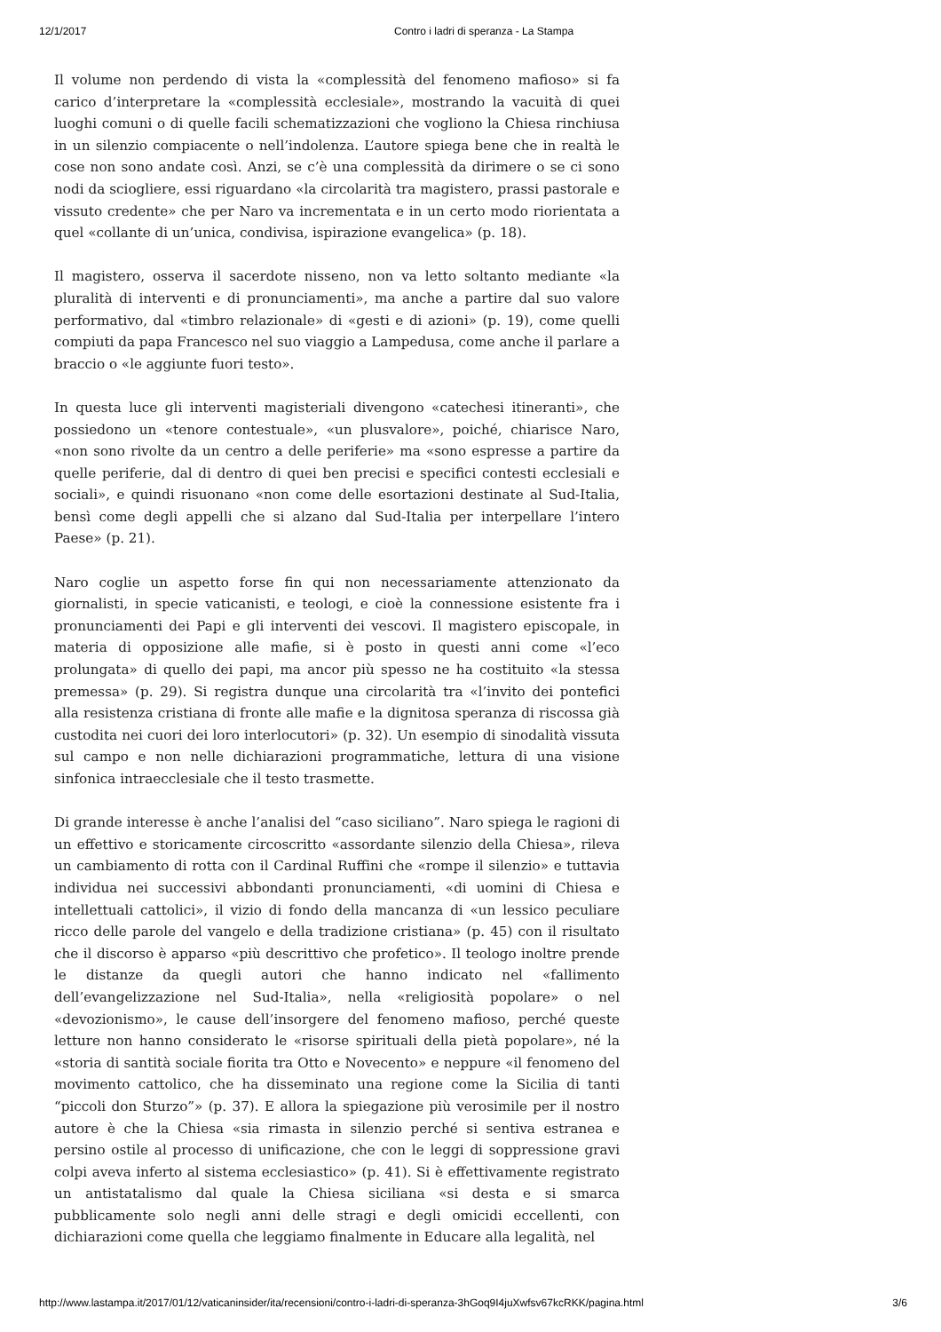12/1/2017 Contro i ladri di speranza - La Stampa
Il volume non perdendo di vista la «complessità del fenomeno mafioso» si fa carico d’interpretare la «complessità ecclesiale», mostrando la vacuità di quei luoghi comuni o di quelle facili schematizzazioni che vogliono la Chiesa rinchiusa in un silenzio compiacente o nell’indolenza. L’autore spiega bene che in realtà le cose non sono andate così. Anzi, se c’è una complessità da dirimere o se ci sono nodi da sciogliere, essi riguardano «la circolarità tra magistero, prassi pastorale e vissuto credente» che per Naro va incrementata e in un certo modo riorientata a quel «collante di un’unica, condivisa, ispirazione evangelica» (p. 18).
Il magistero, osserva il sacerdote nisseno, non va letto soltanto mediante «la pluralità di interventi e di pronunciamenti», ma anche a partire dal suo valore performativo, dal «timbro relazionale» di «gesti e di azioni» (p. 19), come quelli compiuti da papa Francesco nel suo viaggio a Lampedusa, come anche il parlare a braccio o «le aggiunte fuori testo».
In questa luce gli interventi magisteriali divengono «catechesi itineranti», che possiedono un «tenore contestuale», «un plusvalore», poiché, chiarisce Naro, «non sono rivolte da un centro a delle periferie» ma «sono espresse a partire da quelle periferie, dal di dentro di quei ben precisi e specifici contesti ecclesiali e sociali», e quindi risuonano «non come delle esortazioni destinate al Sud-Italia, bensì come degli appelli che si alzano dal Sud-Italia per interpellare l’intero Paese» (p. 21).
Naro coglie un aspetto forse fin qui non necessariamente attenzionato da giornalisti, in specie vaticanisti, e teologi, e cioè la connessione esistente fra i pronunciamenti dei Papi e gli interventi dei vescovi. Il magistero episcopale, in materia di opposizione alle mafie, si è posto in questi anni come «l’eco prolungata» di quello dei papi, ma ancor più spesso ne ha costituito «la stessa premessa» (p. 29). Si registra dunque una circolarità tra «l’invito dei pontefici alla resistenza cristiana di fronte alle mafie e la dignitosa speranza di riscossa già custodita nei cuori dei loro interlocutori» (p. 32). Un esempio di sinodalità vissuta sul campo e non nelle dichiarazioni programmatiche, lettura di una visione sinfonica intraecclesiale che il testo trasmette.
Di grande interesse è anche l’analisi del “caso siciliano”. Naro spiega le ragioni di un effettivo e storicamente circoscritto «assordante silenzio della Chiesa», rileva un cambiamento di rotta con il Cardinal Ruffini che «rompe il silenzio» e tuttavia individua nei successivi abbondanti pronunciamenti, «di uomini di Chiesa e intellettuali cattolici», il vizio di fondo della mancanza di «un lessico peculiare ricco delle parole del vangelo e della tradizione cristiana» (p. 45) con il risultato che il discorso è apparso «più descrittivo che profetico». Il teologo inoltre prende le distanze da quegli autori che hanno indicato nel «fallimento dell’evangelizzazione nel Sud-Italia», nella «religiosità popolare» o nel «devozionismo», le cause dell’insorgere del fenomeno mafioso, perché queste letture non hanno considerato le «risorse spirituali della pietà popolare», né la «storia di santità sociale fiorita tra Otto e Novecento» e neppure «il fenomeno del movimento cattolico, che ha disseminato una regione come la Sicilia di tanti “piccoli don Sturzo”» (p. 37). E allora la spiegazione più verosimile per il nostro autore è che la Chiesa «sia rimasta in silenzio perché si sentiva estranea e persino ostile al processo di unificazione, che con le leggi di soppressione gravi colpi aveva inferto al sistema ecclesiastico» (p. 41). Si è effettivamente registrato un antistatalismo dal quale la Chiesa siciliana «si desta e si smarca pubblicamente solo negli anni delle stragi e degli omicidi eccellenti, con dichiarazioni come quella che leggiamo finalmente in Educare alla legalità, nel
http://www.lastampa.it/2017/01/12/vaticaninsider/ita/recensioni/contro-i-ladri-di-speranza-3hGoq9I4juXwfsv67kcRKK/pagina.html 3/6